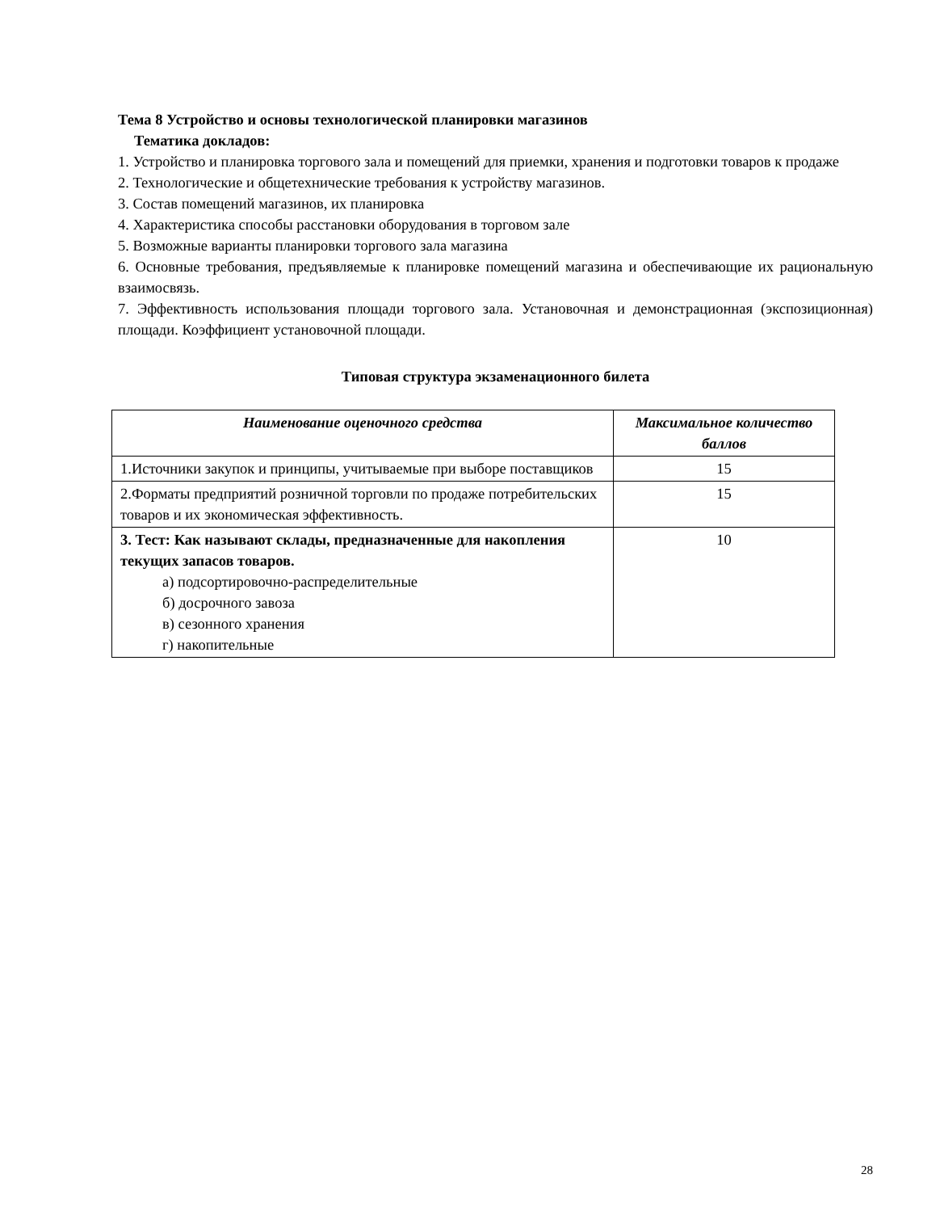Тема 8 Устройство и основы технологической планировки магазинов
Тематика докладов:
1. Устройство и планировка торгового зала и помещений для приемки, хранения и подготовки товаров к продаже
2. Технологические и общетехнические требования к устройству магазинов.
3. Состав помещений магазинов, их планировка
4. Характеристика способы расстановки оборудования в торговом зале
5. Возможные варианты планировки торгового зала магазина
6. Основные требования, предъявляемые к планировке помещений магазина и обеспечивающие их рациональную взаимосвязь.
7. Эффективность использования площади торгового зала. Установочная и демонстрационная (экспозиционная) площади. Коэффициент установочной площади.
Типовая структура экзаменационного билета
| Наименование оценочного средства | Максимальное количество баллов |
| --- | --- |
| 1.Источники закупок и принципы, учитываемые при выборе поставщиков | 15 |
| 2.Форматы предприятий розничной торговли по продаже потребительских товаров и их экономическая эффективность. | 15 |
| 3. Тест: Как называют склады, предназначенные для накопления текущих запасов товаров. а) подсортировочно-распределительные б) досрочного завоза в) сезонного хранения г) накопительные | 10 |
28